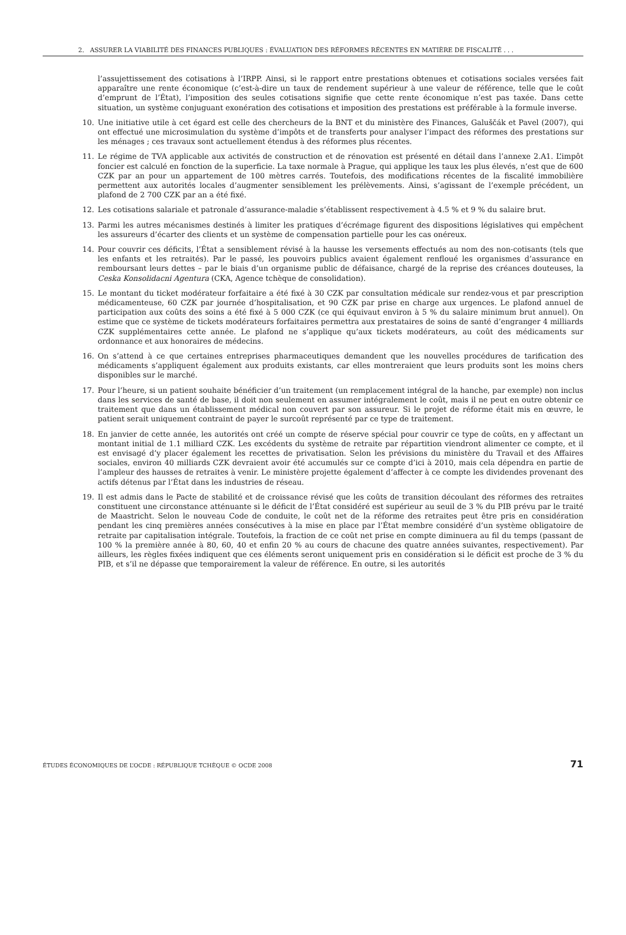2. ASSURER LA VIABILITÉ DES FINANCES PUBLIQUES : ÉVALUATION DES RÉFORMES RÉCENTES EN MATIÈRE DE FISCALITÉ . . .
l’assujettissement des cotisations à l’IRPP. Ainsi, si le rapport entre prestations obtenues et cotisations sociales versées fait apparaître une rente économique (c’est-à-dire un taux de rendement supérieur à une valeur de référence, telle que le coût d’emprunt de l’État), l’imposition des seules cotisations signifie que cette rente économique n’est pas taxée. Dans cette situation, un système conjuguant exonération des cotisations et imposition des prestations est préférable à la formule inverse.
10. Une initiative utile à cet égard est celle des chercheurs de la BNT et du ministère des Finances, Galuščák et Pavel (2007), qui ont effectué une microsimulation du système d’impôts et de transferts pour analyser l’impact des réformes des prestations sur les ménages ; ces travaux sont actuellement étendus à des réformes plus récentes.
11. Le régime de TVA applicable aux activités de construction et de rénovation est présenté en détail dans l’annexe 2.A1. L’impôt foncier est calculé en fonction de la superficie. La taxe normale à Prague, qui applique les taux les plus élevés, n’est que de 600 CZK par an pour un appartement de 100 mètres carrés. Toutefois, des modifications récentes de la fiscalité immobilière permettent aux autorités locales d’augmenter sensiblement les prélèvements. Ainsi, s’agissant de l’exemple précédent, un plafond de 2 700 CZK par an a été fixé.
12. Les cotisations salariale et patronale d’assurance-maladie s’établissent respectivement à 4.5 % et 9 % du salaire brut.
13. Parmi les autres mécanismes destinés à limiter les pratiques d’écrémage figurent des dispositions législatives qui empêchent les assureurs d’écarter des clients et un système de compensation partielle pour les cas onéreux.
14. Pour couvrir ces déficits, l’État a sensiblement révisé à la hausse les versements effectués au nom des non-cotisants (tels que les enfants et les retraités). Par le passé, les pouvoirs publics avaient également renfloué les organismes d’assurance en remboursant leurs dettes – par le biais d’un organisme public de défaisance, chargé de la reprise des créances douteuses, la Ceska Konsolidacni Agentura (CKA, Agence tchèque de consolidation).
15. Le montant du ticket modérateur forfaitaire a été fixé à 30 CZK par consultation médicale sur rendez-vous et par prescription médicamenteuse, 60 CZK par journée d’hospitalisation, et 90 CZK par prise en charge aux urgences. Le plafond annuel de participation aux coûts des soins a été fixé à 5 000 CZK (ce qui équivaut environ à 5 % du salaire minimum brut annuel). On estime que ce système de tickets modérateurs forfaitaires permettra aux prestataires de soins de santé d’engranger 4 milliards CZK supplémentaires cette année. Le plafond ne s’applique qu’aux tickets modérateurs, au coût des médicaments sur ordonnance et aux honoraires de médecins.
16. On s’attend à ce que certaines entreprises pharmaceutiques demandent que les nouvelles procédures de tarification des médicaments s’appliquent également aux produits existants, car elles montreraient que leurs produits sont les moins chers disponibles sur le marché.
17. Pour l’heure, si un patient souhaite bénéficier d’un traitement (un remplacement intégral de la hanche, par exemple) non inclus dans les services de santé de base, il doit non seulement en assumer intégralement le coût, mais il ne peut en outre obtenir ce traitement que dans un établissement médical non couvert par son assureur. Si le projet de réforme était mis en œuvre, le patient serait uniquement contraint de payer le surcoût représenté par ce type de traitement.
18. En janvier de cette année, les autorités ont créé un compte de réserve spécial pour couvrir ce type de coûts, en y affectant un montant initial de 1.1 milliard CZK. Les excédents du système de retraite par répartition viendront alimenter ce compte, et il est envisagé d’y placer également les recettes de privatisation. Selon les prévisions du ministère du Travail et des Affaires sociales, environ 40 milliards CZK devraient avoir été accumulés sur ce compte d’ici à 2010, mais cela dépendra en partie de l’ampleur des hausses de retraites à venir. Le ministère projette également d’affecter à ce compte les dividendes provenant des actifs détenus par l’État dans les industries de réseau.
19. Il est admis dans le Pacte de stabilité et de croissance révisé que les coûts de transition découlant des réformes des retraites constituent une circonstance atténuante si le déficit de l’État considéré est supérieur au seuil de 3 % du PIB prévu par le traité de Maastricht. Selon le nouveau Code de conduite, le coût net de la réforme des retraites peut être pris en considération pendant les cinq premières années consécutives à la mise en place par l’État membre considéré d’un système obligatoire de retraite par capitalisation intégrale. Toutefois, la fraction de ce coût net prise en compte diminuera au fil du temps (passant de 100 % la première année à 80, 60, 40 et enfin 20 % au cours de chacune des quatre années suivantes, respectivement). Par ailleurs, les règles fixées indiquent que ces éléments seront uniquement pris en considération si le déficit est proche de 3 % du PIB, et s’il ne dépasse que temporairement la valeur de référence. En outre, si les autorités
ÉTUDES ÉCONOMIQUES DE L’OCDE : RÉPUBLIQUE TCHÈQUE © OCDE 2008 71